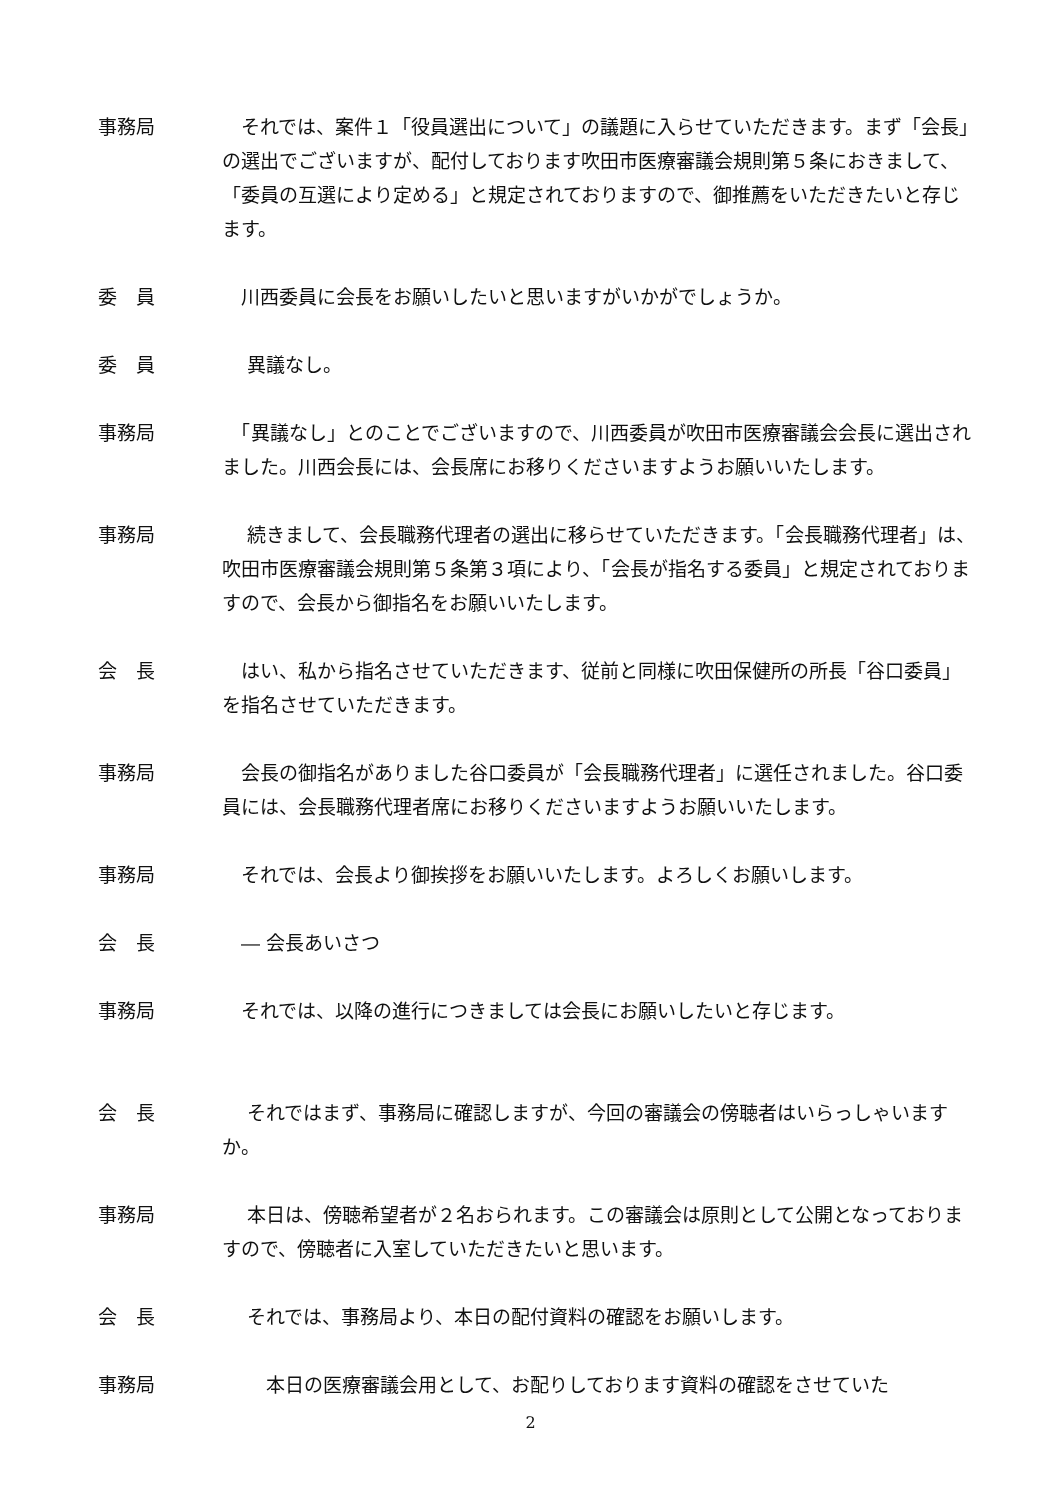事務局 　それでは、案件１「役員選出について」の議題に入らせていただきます。まず「会長」の選出でございますが、配付しております吹田市医療審議会規則第５条におきまして、「委員の互選により定める」と規定されておりますので、御推薦をいただきたいと存じます。
委　員 　川西委員に会長をお願いしたいと思いますがいかがでしょうか。
委　員 　 異議なし。
事務局 　「異議なし」とのことでございますので、川西委員が吹田市医療審議会会長に選出されました。川西会長には、会長席にお移りくださいますようお願いいたします。
事務局 　 続きまして、会長職務代理者の選出に移らせていただきます。「会長職務代理者」は、吹田市医療審議会規則第５条第３項により、「会長が指名する委員」と規定されておりますので、会長から御指名をお願いいたします。
会　長 　はい、私から指名させていただきます、従前と同様に吹田保健所の所長「谷口委員」を指名させていただきます。
事務局 　会長の御指名がありました谷口委員が「会長職務代理者」に選任されました。谷口委員には、会長職務代理者席にお移りくださいますようお願いいたします。
事務局 　それでは、会長より御挨拶をお願いいたします。よろしくお願いします。
会　長 　― 会長あいさつ
事務局 　それでは、以降の進行につきましては会長にお願いしたいと存じます。
会　長 　 それではまず、事務局に確認しますが、今回の審議会の傍聴者はいらっしゃいますか。
事務局 　 本日は、傍聴希望者が２名おられます。この審議会は原則として公開となっておりますので、傍聴者に入室していただきたいと思います。
会　長 　 それでは、事務局より、本日の配付資料の確認をお願いします。
事務局 　　 本日の医療審議会用として、お配りしております資料の確認をさせていた
2